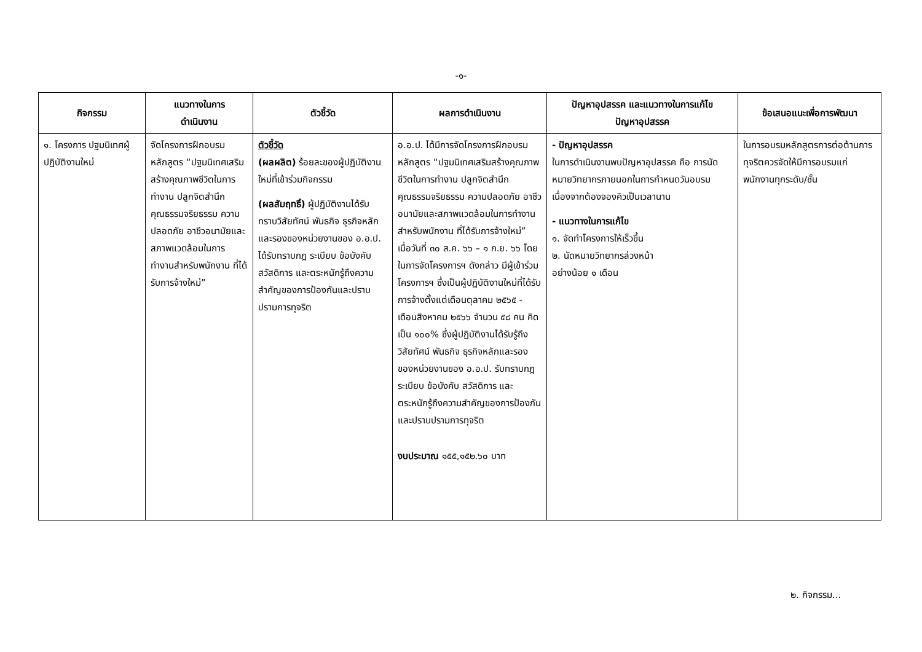-๑-
| กิจกรรม | แนวทางในการ ดำเนินงาน | ตัวชี้วัด | ผลการดำเนินงาน | ปัญหาอุปสรรค และแนวทางในการแก้ไข ปัญหาอุปสรรค | ข้อเสนอแนะเพื่อการพัฒนา |
| --- | --- | --- | --- | --- | --- |
| ๑. โครงการ ปฐมนิเทศผู้ปฏิบัติงานใหม่ | จัดโครงการฝึกอบรมหลักสูตร “ปฐมนิเทศเสริมสร้างคุณภาพชีวิตในการทำงาน ปลูกจิตสำนึกคุณธรรมจริยธรรม ความปลอดภัย อาชีวอนามัยและสภาพแวดล้อมในการทำงานสำหรับพนักงาน ที่ได้รับการจ้างใหม่” | ตัวชี้วัด (ผลผลิต) ร้อยละของผู้ปฏิบัติงานใหม่ที่เข้าร่วมกิจกรรม (ผลสัมฤทธิ์) ผู้ปฏิบัติงานได้รับทราบวิสัยทัศน์ พันธกิจ ธุรกิจหลักและรองของหน่วยงานของ อ.อ.ป. ได้รับทราบกฎ ระเบียบ ข้อบังคับ สวัสดิการ และตระหนักรู้ถึงความสำคัญของการป้องกันและปราบปรามการทุจริต | อ.อ.ป. ได้มีการจัดโครงการฝึกอบรมหลักสูตร “ปฐมนิเทศเสริมสร้างคุณภาพชีวิตในการทำงาน ปลูกจิตสำนึกคุณธรรมจริยธรรม ความปลอดภัย อาชีวอนามัยและสภาพแวดล้อมในการทำงานสำหรับพนักงาน ที่ได้รับการจ้างใหม่” เมื่อวันที่ ๓๐ ส.ค. ๖๖ – ๑ ก.ย. ๖๖ โดยในการจัดโครงการฯ ดังกล่าว มีผู้เข้าร่วมโครงการฯ ซึ่งเป็นผู้ปฏิบัติงานใหม่ที่ได้รับการจ้างตั้งแต่เดือนตุลาคม ๒๕๖๕ - เดือนสิงหาคม ๒๕๖๖ จำนวน ๕๘ คน คิดเป็น ๑๐๐% ซึ่งผู้ปฏิบัติงานได้รับรู้ถึงวิสัยทัศน์ พันธกิจ ธุรกิจหลักและรองของหน่วยงานของ อ.อ.ป. รับทราบกฎ ระเบียบ ข้อบังคับ สวัสดิการ และตระหนักรู้ถึงความสำคัญของการป้องกันและปราบปรามการทุจริต งบประมาณ ๑๕๕,๑๕๒.๖๐ บาท | - ปัญหาอุปสรรค ในการดำเนินงานพบปัญหาอุปสรรค คือ การนัดหมายวิทยากรภายนอกในการกำหนดวันอบรมเนื่องจากต้องจองคิวเป็นเวลานาน - แนวทางในการแก้ไข ๑. จัดทำโครงการให้เร็วขึ้น ๒. นัดหมายวิทยากรล่วงหน้า อย่างน้อย ๑ เดือน | ในการอบรมหลักสูตรการต่อต้านการทุจริตควรจัดให้มีการอบรมแก่พนักงานทุกระดับ/ชั้น |
๒. กิจกรรม...